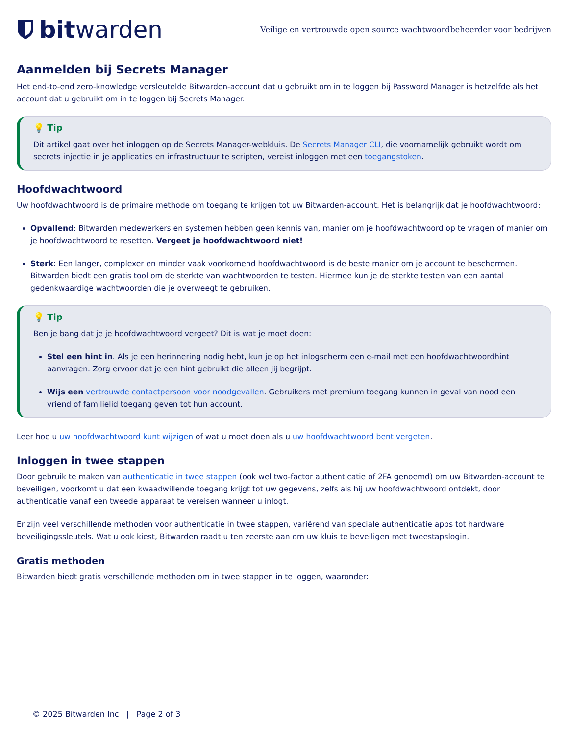bitwarden
Veilige en vertrouwde open source wachtwoordbeheerder voor bedrijven
Aanmelden bij Secrets Manager
Het end-to-end zero-knowledge versleutelde Bitwarden-account dat u gebruikt om in te loggen bij Password Manager is hetzelfde als het account dat u gebruikt om in te loggen bij Secrets Manager.
💡 Tip
Dit artikel gaat over het inloggen op de Secrets Manager-webkluis. De Secrets Manager CLI, die voornamelijk gebruikt wordt om secrets injectie in je applicaties en infrastructuur te scripten, vereist inloggen met een toegangstoken.
Hoofdwachtwoord
Uw hoofdwachtwoord is de primaire methode om toegang te krijgen tot uw Bitwarden-account. Het is belangrijk dat je hoofdwachtwoord:
Opvallend: Bitwarden medewerkers en systemen hebben geen kennis van, manier om je hoofdwachtwoord op te vragen of manier om je hoofdwachtwoord te resetten. Vergeet je hoofdwachtwoord niet!
Sterk: Een langer, complexer en minder vaak voorkomend hoofdwachtwoord is de beste manier om je account te beschermen. Bitwarden biedt een gratis tool om de sterkte van wachtwoorden te testen. Hiermee kun je de sterkte testen van een aantal gedenkwaardige wachtwoorden die je overweegt te gebruiken.
💡 Tip
Ben je bang dat je je hoofdwachtwoord vergeet? Dit is wat je moet doen:
Stel een hint in. Als je een herinnering nodig hebt, kun je op het inlogscherm een e-mail met een hoofdwachtwoordhint aanvragen. Zorg ervoor dat je een hint gebruikt die alleen jij begrijpt.
Wijs een vertrouwde contactpersoon voor noodgevallen. Gebruikers met premium toegang kunnen in geval van nood een vriend of familielid toegang geven tot hun account.
Leer hoe u uw hoofdwachtwoord kunt wijzigen of wat u moet doen als u uw hoofdwachtwoord bent vergeten.
Inloggen in twee stappen
Door gebruik te maken van authenticatie in twee stappen (ook wel two-factor authenticatie of 2FA genoemd) om uw Bitwarden-account te beveiligen, voorkomt u dat een kwaadwillende toegang krijgt tot uw gegevens, zelfs als hij uw hoofdwachtwoord ontdekt, door authenticatie vanaf een tweede apparaat te vereisen wanneer u inlogt.
Er zijn veel verschillende methoden voor authenticatie in twee stappen, variërend van speciale authenticatie apps tot hardware beveiligingssleutels. Wat u ook kiest, Bitwarden raadt u ten zeerste aan om uw kluis te beveiligen met tweestapslogin.
Gratis methoden
Bitwarden biedt gratis verschillende methoden om in twee stappen in te loggen, waaronder:
© 2025 Bitwarden Inc | Page 2 of 3